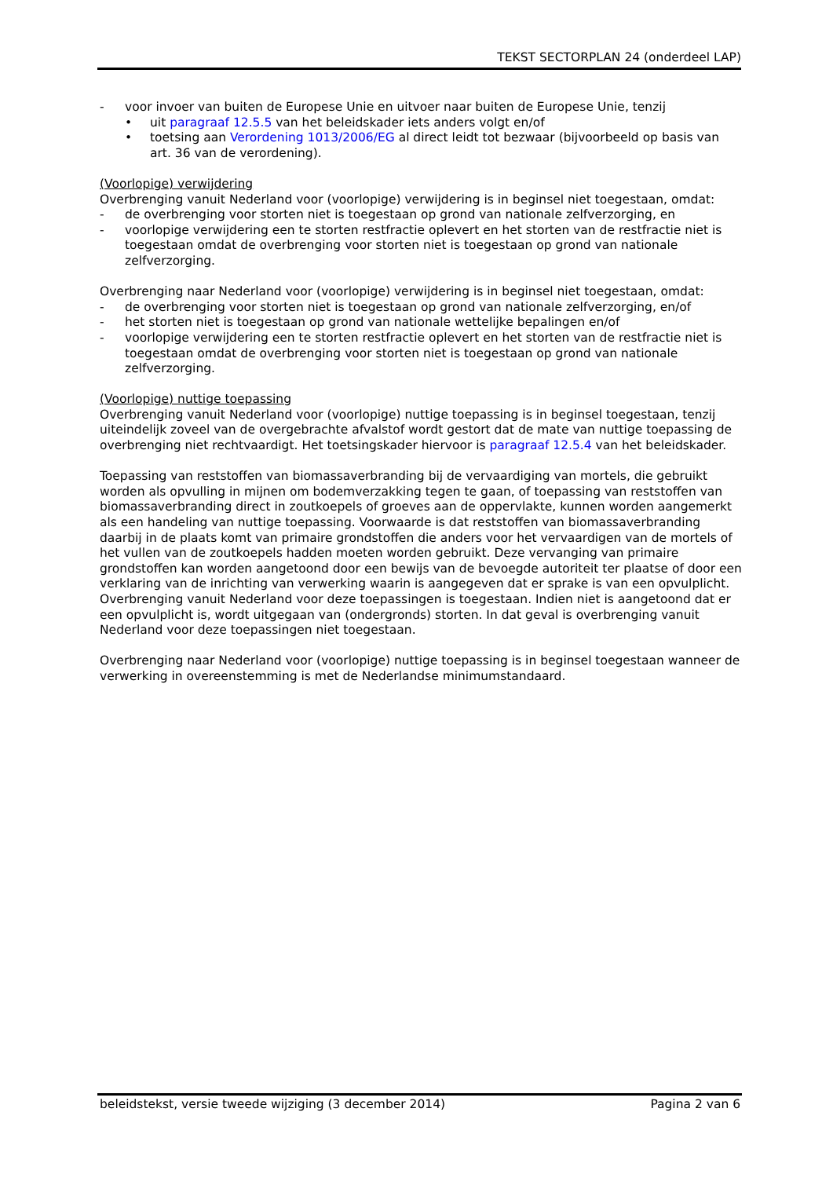TEKST SECTORPLAN 24 (onderdeel LAP)
- voor invoer van buiten de Europese Unie en uitvoer naar buiten de Europese Unie, tenzij
• uit paragraaf 12.5.5 van het beleidskader iets anders volgt en/of
• toetsing aan Verordening 1013/2006/EG al direct leidt tot bezwaar (bijvoorbeeld op basis van art. 36 van de verordening).
(Voorlopige) verwijdering
Overbrenging vanuit Nederland voor (voorlopige) verwijdering is in beginsel niet toegestaan, omdat:
- de overbrenging voor storten niet is toegestaan op grond van nationale zelfverzorging, en
- voorlopige verwijdering een te storten restfractie oplevert en het storten van de restfractie niet is toegestaan omdat de overbrenging voor storten niet is toegestaan op grond van nationale zelfverzorging.
Overbrenging naar Nederland voor (voorlopige) verwijdering is in beginsel niet toegestaan, omdat:
- de overbrenging voor storten niet is toegestaan op grond van nationale zelfverzorging, en/of
- het storten niet is toegestaan op grond van nationale wettelijke bepalingen en/of
- voorlopige verwijdering een te storten restfractie oplevert en het storten van de restfractie niet is toegestaan omdat de overbrenging voor storten niet is toegestaan op grond van nationale zelfverzorging.
(Voorlopige) nuttige toepassing
Overbrenging vanuit Nederland voor (voorlopige) nuttige toepassing is in beginsel toegestaan, tenzij uiteindelijk zoveel van de overgebrachte afvalstof wordt gestort dat de mate van nuttige toepassing de overbrenging niet rechtvaardigt. Het toetsingskader hiervoor is paragraaf 12.5.4 van het beleidskader.
Toepassing van reststoffen van biomassaverbranding bij de vervaardiging van mortels, die gebruikt worden als opvulling in mijnen om bodemverzakking tegen te gaan, of toepassing van reststoffen van biomassaverbranding direct in zoutkoepels of groeves aan de oppervlakte, kunnen worden aangemerkt als een handeling van nuttige toepassing. Voorwaarde is dat reststoffen van biomassaverbranding daarbij in de plaats komt van primaire grondstoffen die anders voor het vervaardigen van de mortels of het vullen van de zoutkoepels hadden moeten worden gebruikt. Deze vervanging van primaire grondstoffen kan worden aangetoond door een bewijs van de bevoegde autoriteit ter plaatse of door een verklaring van de inrichting van verwerking waarin is aangegeven dat er sprake is van een opvulplicht. Overbrenging vanuit Nederland voor deze toepassingen is toegestaan. Indien niet is aangetoond dat er een opvulplicht is, wordt uitgegaan van (ondergronds) storten. In dat geval is overbrenging vanuit Nederland voor deze toepassingen niet toegestaan.
Overbrenging naar Nederland voor (voorlopige) nuttige toepassing is in beginsel toegestaan wanneer de verwerking in overeenstemming is met de Nederlandse minimumstandaard.
beleidstekst, versie tweede wijziging (3 december 2014) Pagina 2 van 6